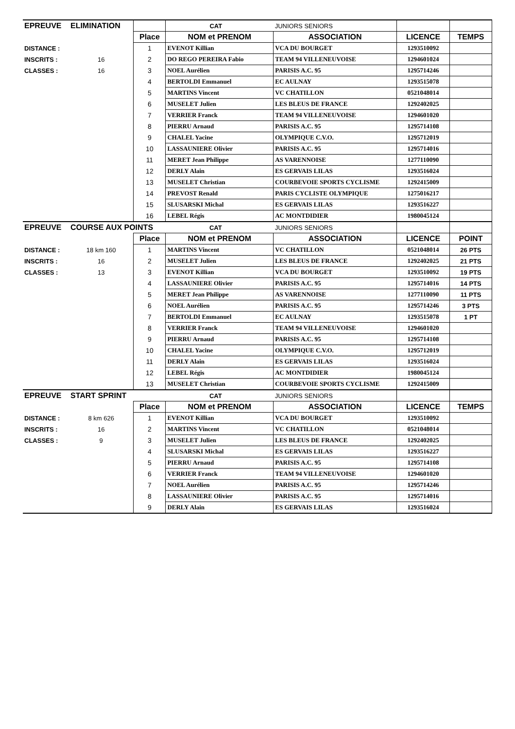| EPREUVE | ELIMINATION | | CAT | JUNIORS SENIORS | | |
| | | Place | NOM et PRENOM | ASSOCIATION | LICENCE | TEMPS |
| DISTANCE : | | 1 | EVENOT Killian | VCA DU BOURGET | 1293510092 | |
| INSCRITS : | 16 | 2 | DO REGO PEREIRA Fabio | TEAM 94 VILLENEUVOISE | 1294601024 | |
| CLASSES : | 16 | 3 | NOEL Aurélien | PARISIS A.C. 95 | 1295714246 | |
| | | 4 | BERTOLDI Emmanuel | EC AULNAY | 1293515078 | |
| | | 5 | MARTINS Vincent | VC CHATILLON | 0521048014 | |
| | | 6 | MUSELET Julien | LES BLEUS DE FRANCE | 1292402025 | |
| | | 7 | VERRIER Franck | TEAM 94 VILLENEUVOISE | 1294601020 | |
| | | 8 | PIERRU Arnaud | PARISIS A.C. 95 | 1295714108 | |
| | | 9 | CHALEL Yacine | OLYMPIQUE C.V.O. | 1295712019 | |
| | | 10 | LASSAUNIERE Olivier | PARISIS A.C. 95 | 1295714016 | |
| | | 11 | MERET Jean Philippe | AS VARENNOISE | 1277110090 | |
| | | 12 | DERLY Alain | ES GERVAIS LILAS | 1293516024 | |
| | | 13 | MUSELET Christian | COURBEVOIE SPORTS CYCLISME | 1292415009 | |
| | | 14 | PREVOST Renald | PARIS CYCLISTE OLYMPIQUE | 1275016217 | |
| | | 15 | SLUSARSKI Michal | ES GERVAIS LILAS | 1293516227 | |
| | | 16 | LEBEL Régis | AC MONTDIDIER | 1980045124 | |
| EPREUVE | COURSE AUX POINTS | | CAT | JUNIORS SENIORS | | |
| | | Place | NOM et PRENOM | ASSOCIATION | LICENCE | POINT |
| DISTANCE : | 18 km 160 | 1 | MARTINS Vincent | VC CHATILLON | 0521048014 | 26 PTS |
| INSCRITS : | 16 | 2 | MUSELET Julien | LES BLEUS DE FRANCE | 1292402025 | 21 PTS |
| CLASSES : | 13 | 3 | EVENOT Killian | VCA DU BOURGET | 1293510092 | 19 PTS |
| | | 4 | LASSAUNIERE Olivier | PARISIS A.C. 95 | 1295714016 | 14 PTS |
| | | 5 | MERET Jean Philippe | AS VARENNOISE | 1277110090 | 11 PTS |
| | | 6 | NOEL Aurélien | PARISIS A.C. 95 | 1295714246 | 3 PTS |
| | | 7 | BERTOLDI Emmanuel | EC AULNAY | 1293515078 | 1 PT |
| | | 8 | VERRIER Franck | TEAM 94 VILLENEUVOISE | 1294601020 | |
| | | 9 | PIERRU Arnaud | PARISIS A.C. 95 | 1295714108 | |
| | | 10 | CHALEL Yacine | OLYMPIQUE C.V.O. | 1295712019 | |
| | | 11 | DERLY Alain | ES GERVAIS LILAS | 1293516024 | |
| | | 12 | LEBEL Régis | AC MONTDIDIER | 1980045124 | |
| | | 13 | MUSELET Christian | COURBEVOIE SPORTS CYCLISME | 1292415009 | |
| EPREUVE | START SPRINT | | CAT | JUNIORS SENIORS | | |
| | | Place | NOM et PRENOM | ASSOCIATION | LICENCE | TEMPS |
| DISTANCE : | 8 km 626 | 1 | EVENOT Killian | VCA DU BOURGET | 1293510092 | |
| INSCRITS : | 16 | 2 | MARTINS Vincent | VC CHATILLON | 0521048014 | |
| CLASSES : | 9 | 3 | MUSELET Julien | LES BLEUS DE FRANCE | 1292402025 | |
| | | 4 | SLUSARSKI Michal | ES GERVAIS LILAS | 1293516227 | |
| | | 5 | PIERRU Arnaud | PARISIS A.C. 95 | 1295714108 | |
| | | 6 | VERRIER Franck | TEAM 94 VILLENEUVOISE | 1294601020 | |
| | | 7 | NOEL Aurélien | PARISIS A.C. 95 | 1295714246 | |
| | | 8 | LASSAUNIERE Olivier | PARISIS A.C. 95 | 1295714016 | |
| | | 9 | DERLY Alain | ES GERVAIS LILAS | 1293516024 | |